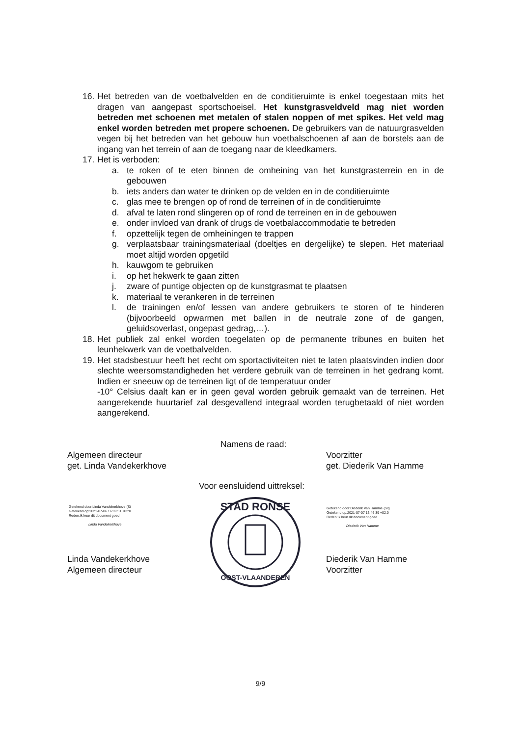16.
Het betreden van de voetbalvelden en de conditieruimte is enkel toegestaan mits het dragen van aangepast sportschoeisel. Het kunstgrasveldveld mag niet worden betreden met schoenen met metalen of stalen noppen of met spikes. Het veld mag enkel worden betreden met propere schoenen. De gebruikers van de natuurgrasvelden vegen bij het betreden van het gebouw hun voetbalschoenen af aan de borstels aan de ingang van het terrein of aan de toegang naar de kleedkamers.
17.
Het is verboden:
a. te roken of te eten binnen de omheining van het kunstgrasterrein en in de gebouwen
b. iets anders dan water te drinken op de velden en in de conditieruimte
c. glas mee te brengen op of rond de terreinen of in de conditieruimte
d. afval te laten rond slingeren op of rond de terreinen en in de gebouwen
e. onder invloed van drank of drugs de voetbalaccommodatie te betreden
f. opzettelijk tegen de omheiningen te trappen
g. verplaatsbaar trainingsmateriaal (doeltjes en dergelijke) te slepen. Het materiaal moet altijd worden opgetild
h. kauwgom te gebruiken
i. op het hekwerk te gaan zitten
j. zware of puntige objecten op de kunstgrasmat te plaatsen
k. materiaal te verankeren in de terreinen
l. de trainingen en/of lessen van andere gebruikers te storen of te hinderen (bijvoorbeeld opwarmen met ballen in de neutrale zone of de gangen, geluidsoverlast, ongepast gedrag,…).
18.
Het publiek zal enkel worden toegelaten op de permanente tribunes en buiten het leunhekwerk van de voetbalvelden.
19.
Het stadsbestuur heeft het recht om sportactiviteiten niet te laten plaatsvinden indien door slechte weersomstandigheden het verdere gebruik van de terreinen in het gedrang komt. Indien er sneeuw op de terreinen ligt of de temperatuur onder
-10° Celsius daalt kan er in geen geval worden gebruik gemaakt van de terreinen. Het aangerekende huurtarief zal desgevallend integraal worden terugbetaald of niet worden aangerekend.
Namens de raad:
Algemeen directeur
get. Linda Vandekerkhove
Voorzitter
get. Diederik Van Hamme
Voor eensluidend uittreksel:
Getekend door:Linda Vandekerkhove (Si
Getekend op:2021-07-06 16:09:51 +02:0
Reden:Ik keur dit document goed
Linda Vandekerkhove
Getekend door:Diederik Van Hamme (Sig
Getekend op:2021-07-07 13:46 39 +02:0
Reden:Ik keur dit document goed
Diederik Van Hamme
STAD RONSE
OOST-VLAANDEREN
Linda Vandekerkhove
Algemeen directeur
Diederik Van Hamme
Voorzitter
9/9